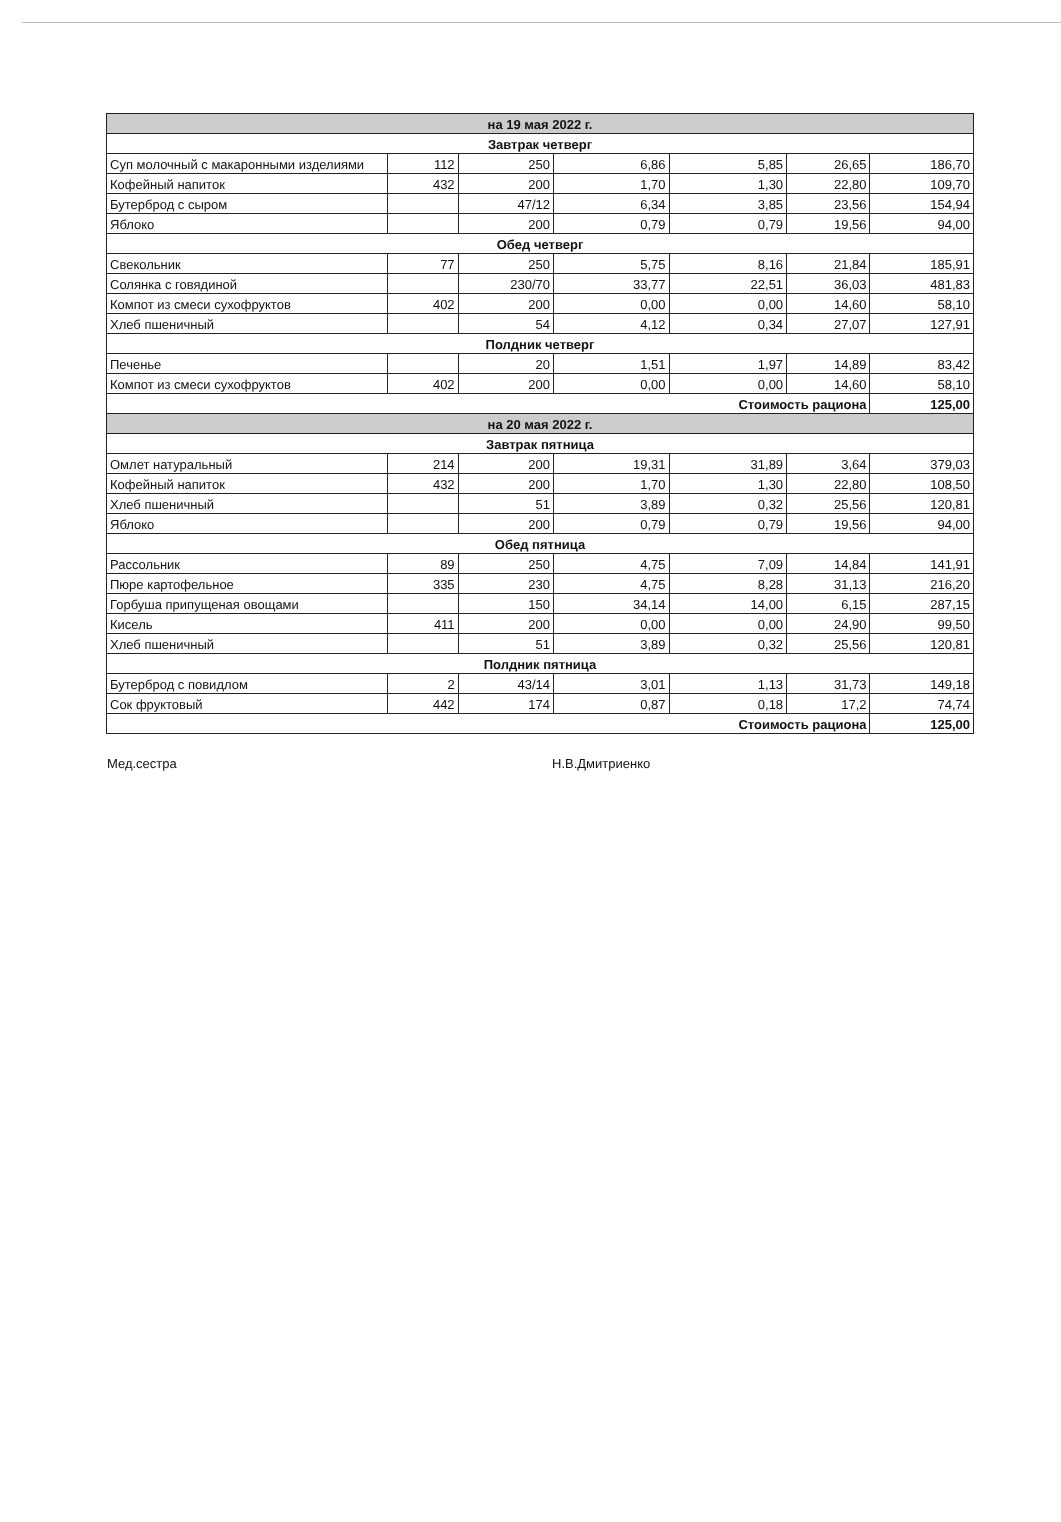| на 19 мая 2022 г. | | | | | | |
| Завтрак четверг | | | | | | |
| Суп молочный с макаронными изделиями | 112 | 250 | 6,86 | 5,85 | 26,65 | 186,70 |
| Кофейный напиток | 432 | 200 | 1,70 | 1,30 | 22,80 | 109,70 |
| Бутерброд с сыром | | 47/12 | 6,34 | 3,85 | 23,56 | 154,94 |
| Яблоко | | 200 | 0,79 | 0,79 | 19,56 | 94,00 |
| Обед четверг | | | | | | |
| Свекольник | 77 | 250 | 5,75 | 8,16 | 21,84 | 185,91 |
| Солянка с говядиной | | 230/70 | 33,77 | 22,51 | 36,03 | 481,83 |
| Компот из смеси сухофруктов | 402 | 200 | 0,00 | 0,00 | 14,60 | 58,10 |
| Хлеб пшеничный | | 54 | 4,12 | 0,34 | 27,07 | 127,91 |
| Полдник четверг | | | | | | |
| Печенье | | 20 | 1,51 | 1,97 | 14,89 | 83,42 |
| Компот из смеси сухофруктов | 402 | 200 | 0,00 | 0,00 | 14,60 | 58,10 |
| Стоимость рациона | | | | | | 125,00 |
| на 20 мая 2022 г. | | | | | | |
| Завтрак пятница | | | | | | |
| Омлет натуральный | 214 | 200 | 19,31 | 31,89 | 3,64 | 379,03 |
| Кофейный напиток | 432 | 200 | 1,70 | 1,30 | 22,80 | 108,50 |
| Хлеб пшеничный | | 51 | 3,89 | 0,32 | 25,56 | 120,81 |
| Яблоко | | 200 | 0,79 | 0,79 | 19,56 | 94,00 |
| Обед пятница | | | | | | |
| Рассольник | 89 | 250 | 4,75 | 7,09 | 14,84 | 141,91 |
| Пюре картофельное | 335 | 230 | 4,75 | 8,28 | 31,13 | 216,20 |
| Горбуша припущеная овощами | | 150 | 34,14 | 14,00 | 6,15 | 287,15 |
| Кисель | 411 | 200 | 0,00 | 0,00 | 24,90 | 99,50 |
| Хлеб пшеничный | | 51 | 3,89 | 0,32 | 25,56 | 120,81 |
| Полдник пятница | | | | | | |
| Бутерброд с повидлом | 2 | 43/14 | 3,01 | 1,13 | 31,73 | 149,18 |
| Сок фруктовый | 442 | 174 | 0,87 | 0,18 | 17,2 | 74,74 |
| Стоимость рациона | | | | | | 125,00 |
Мед.сестра Н.В.Дмитриенко